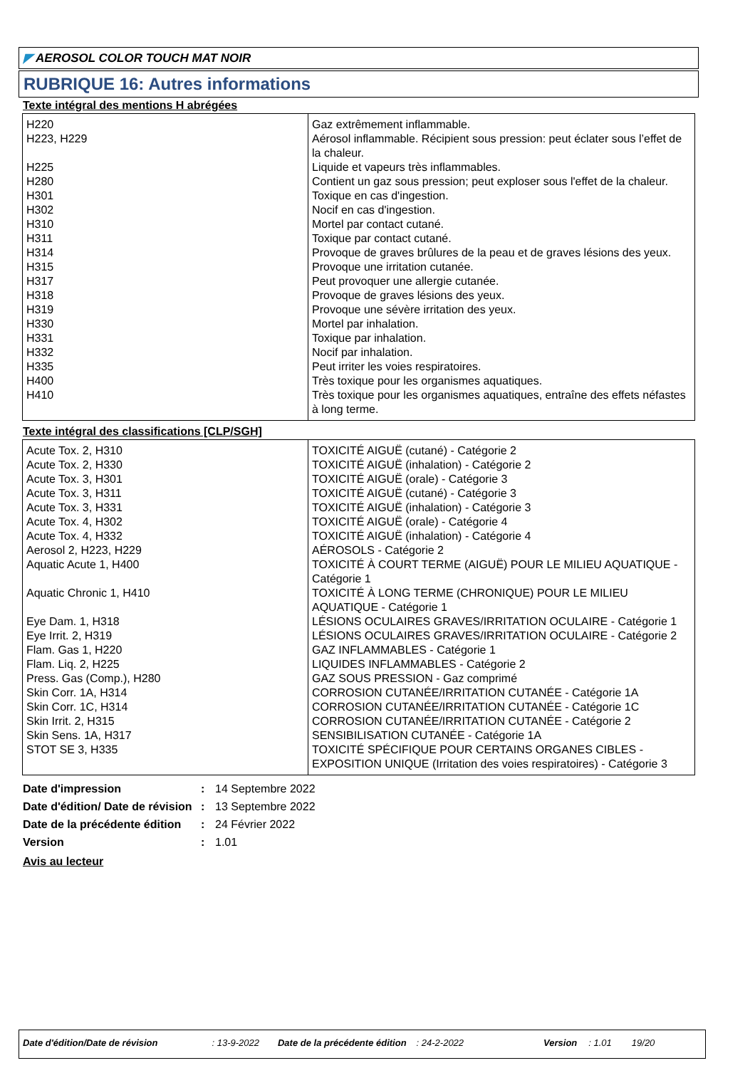◤ AEROSOL COLOR TOUCH MAT NOIR
RUBRIQUE 16: Autres informations
Texte intégral des mentions H abrégées
| H220 | Gaz extrêmement inflammable. |
| H223, H229 | Aérosol inflammable. Récipient sous pression: peut éclater sous l’effet de la chaleur. |
| H225 | Liquide et vapeurs très inflammables. |
| H280 | Contient un gaz sous pression; peut exploser sous l'effet de la chaleur. |
| H301 | Toxique en cas d'ingestion. |
| H302 | Nocif en cas d'ingestion. |
| H310 | Mortel par contact cutané. |
| H311 | Toxique par contact cutané. |
| H314 | Provoque de graves brûlures de la peau et de graves lésions des yeux. |
| H315 | Provoque une irritation cutanée. |
| H317 | Peut provoquer une allergie cutanée. |
| H318 | Provoque de graves lésions des yeux. |
| H319 | Provoque une sévère irritation des yeux. |
| H330 | Mortel par inhalation. |
| H331 | Toxique par inhalation. |
| H332 | Nocif par inhalation. |
| H335 | Peut irriter les voies respiratoires. |
| H400 | Très toxique pour les organismes aquatiques. |
| H410 | Très toxique pour les organismes aquatiques, entraîne des effets néfastes à long terme. |
Texte intégral des classifications [CLP/SGH]
| Acute Tox. 2, H310 | TOXICITÉ AIGUË (cutané) - Catégorie 2 |
| Acute Tox. 2, H330 | TOXICITÉ AIGUË (inhalation) - Catégorie 2 |
| Acute Tox. 3, H301 | TOXICITÉ AIGUË (orale) - Catégorie 3 |
| Acute Tox. 3, H311 | TOXICITÉ AIGUË (cutané) - Catégorie 3 |
| Acute Tox. 3, H331 | TOXICITÉ AIGUË (inhalation) - Catégorie 3 |
| Acute Tox. 4, H302 | TOXICITÉ AIGUË (orale) - Catégorie 4 |
| Acute Tox. 4, H332 | TOXICITÉ AIGUË (inhalation) - Catégorie 4 |
| Aerosol 2, H223, H229 | AÉROSOLS - Catégorie 2 |
| Aquatic Acute 1, H400 | TOXICITÉ À COURT TERME (AIGUË) POUR LE MILIEU AQUATIQUE - Catégorie 1 |
| Aquatic Chronic 1, H410 | TOXICITÉ À LONG TERME (CHRONIQUE) POUR LE MILIEU AQUATIQUE - Catégorie 1 |
| Eye Dam. 1, H318 | LÉSIONS OCULAIRES GRAVES/IRRITATION OCULAIRE - Catégorie 1 |
| Eye Irrit. 2, H319 | LÉSIONS OCULAIRES GRAVES/IRRITATION OCULAIRE - Catégorie 2 |
| Flam. Gas 1, H220 | GAZ INFLAMMABLES - Catégorie 1 |
| Flam. Liq. 2, H225 | LIQUIDES INFLAMMABLES - Catégorie 2 |
| Press. Gas (Comp.), H280 | GAZ SOUS PRESSION - Gaz comprimé |
| Skin Corr. 1A, H314 | CORROSION CUTANÉE/IRRITATION CUTANÉE - Catégorie 1A |
| Skin Corr. 1C, H314 | CORROSION CUTANÉE/IRRITATION CUTANÉE - Catégorie 1C |
| Skin Irrit. 2, H315 | CORROSION CUTANÉE/IRRITATION CUTANÉE - Catégorie 2 |
| Skin Sens. 1A, H317 | SENSIBILISATION CUTANÉE - Catégorie 1A |
| STOT SE 3, H335 | TOXICITÉ SPÉCIFIQUE POUR CERTAINS ORGANES CIBLES - EXPOSITION UNIQUE (Irritation des voies respiratoires) - Catégorie 3 |
| Date d'impression | : | 14 Septembre 2022 |
| Date d'édition/ Date de révision | : | 13 Septembre 2022 |
| Date de la précédente édition | : | 24 Février 2022 |
| Version | : | 1.01 |
Avis au lecteur
Date d'édition/Date de révision: 13-9-2022 Date de la précédente édition: 24-2-2022 Version: 1.01 19/20